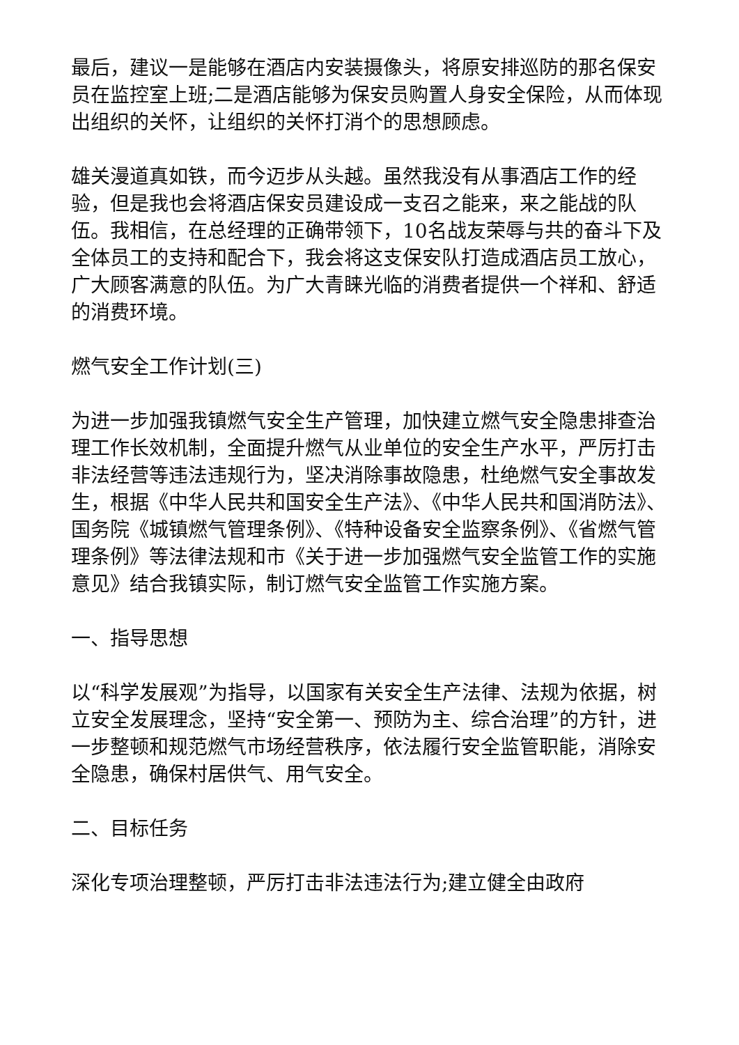最后，建议一是能够在酒店内安装摄像头，将原安排巡防的那名保安员在监控室上班;二是酒店能够为保安员购置人身安全保险，从而体现出组织的关怀，让组织的关怀打消个的思想顾虑。
雄关漫道真如铁，而今迈步从头越。虽然我没有从事酒店工作的经验，但是我也会将酒店保安员建设成一支召之能来，来之能战的队伍。我相信，在总经理的正确带领下，10名战友荣辱与共的奋斗下及全体员工的支持和配合下，我会将这支保安队打造成酒店员工放心，广大顾客满意的队伍。为广大青睐光临的消费者提供一个祥和、舒适的消费环境。
燃气安全工作计划(三)
为进一步加强我镇燃气安全生产管理，加快建立燃气安全隐患排查治理工作长效机制，全面提升燃气从业单位的安全生产水平，严厉打击非法经营等违法违规行为，坚决消除事故隐患，杜绝燃气安全事故发生，根据《中华人民共和国安全生产法》、《中华人民共和国消防法》、国务院《城镇燃气管理条例》、《特种设备安全监察条例》、《省燃气管理条例》等法律法规和市《关于进一步加强燃气安全监管工作的实施意见》结合我镇实际，制订燃气安全监管工作实施方案。
一、指导思想
以“科学发展观”为指导，以国家有关安全生产法律、法规为依据，树立安全发展理念，坚持“安全第一、预防为主、综合治理”的方针，进一步整顿和规范燃气市场经营秩序，依法履行安全监管职能，消除安全隐患，确保村居供气、用气安全。
二、目标任务
深化专项治理整顿，严厉打击非法违法行为;建立健全由政府